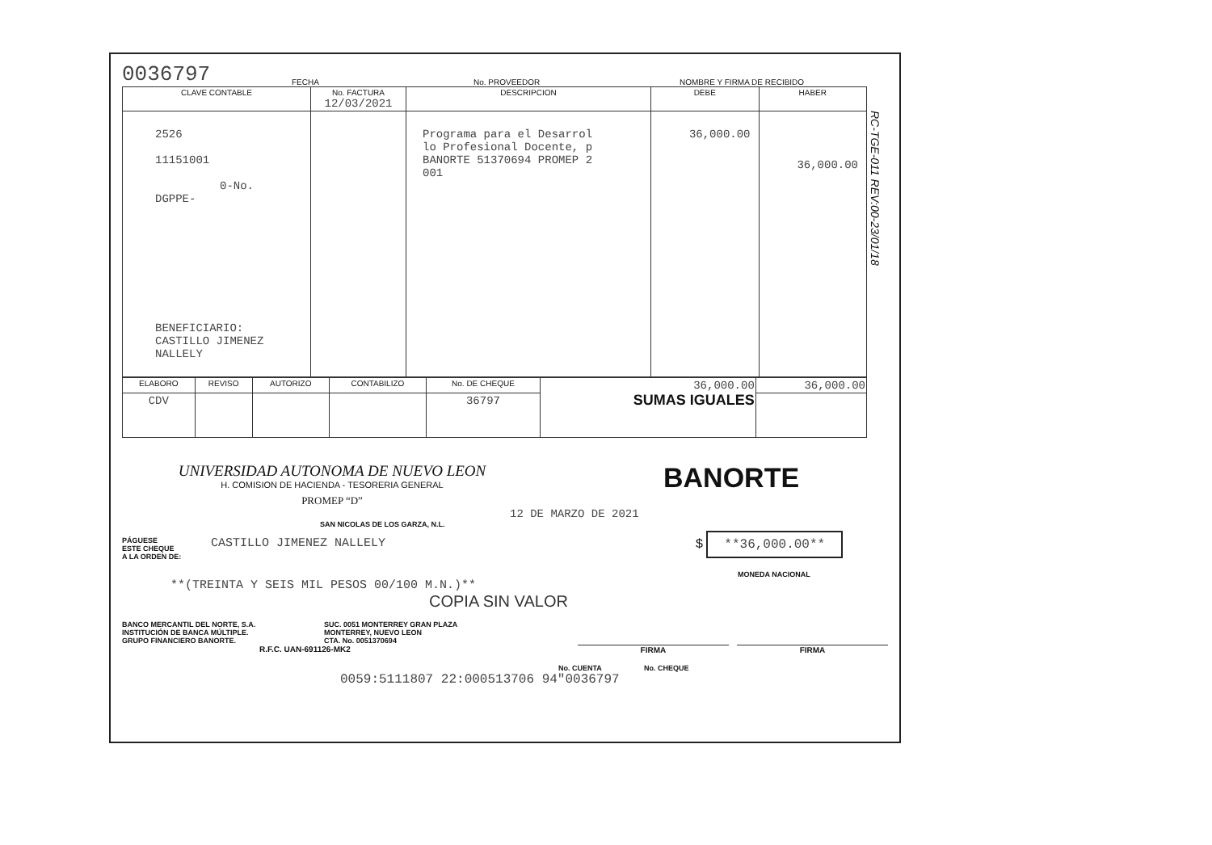0036797 FECHA No. PROVEEDOR NOMBRE Y FIRMA DE RECIBIDO
| CLAVE CONTABLE | No. FACTURA 12/03/2021 | DESCRIPCION | DEBE | HABER |
| --- | --- | --- | --- | --- |
| 2526 11151001 0-No. DGPPE- BENEFICIARIO: CASTILLO JIMENEZ NALLELY | | Programa para el Desarrol lo Profesional Docente, p BANORTE 51370694 PROMEP 2 001 | 36,000.00 | 36,000.00 |
| ELABORO | REVISO | AUTORIZO | CONTABILIZO | No. DE CHEQUE | 36,000.00 SUMAS IGUALES | 36,000.00 |
| CDV | | | | 36797 | | |
RC-TGE-011 REV:00-23/01/18
UNIVERSIDAD AUTONOMA DE NUEVO LEON
H. COMISION DE HACIENDA - TESORERIA GENERAL
PROMEP “D”
BANORTE
12 DE MARZO DE 2021
SAN NICOLAS DE LOS GARZA, N.L.
PÁGUESE
ESTE CHEQUE
A LA ORDEN DE:
CASTILLO JIMENEZ NALLELY $ **36,000.00**
MONEDA NACIONAL
**(TREINTA Y SEIS MIL PESOS 00/100 M.N.)**
COPIA SIN VALOR
BANCO MERCANTIL DEL NORTE, S.A.
INSTITUCIÓN DE BANCA MÚLTIPLE.
GRUPO FINANCIERO BANORTE.
SUC. 0051 MONTERREY GRAN PLAZA
MONTERREY, NUEVO LEON
CTA. No. 0051370694
R.F.C. UAN-691126-MK2 FIRMA FIRMA
No. CUENTA No. CHEQUE
0059:5111807 22:000513706 94"0036797